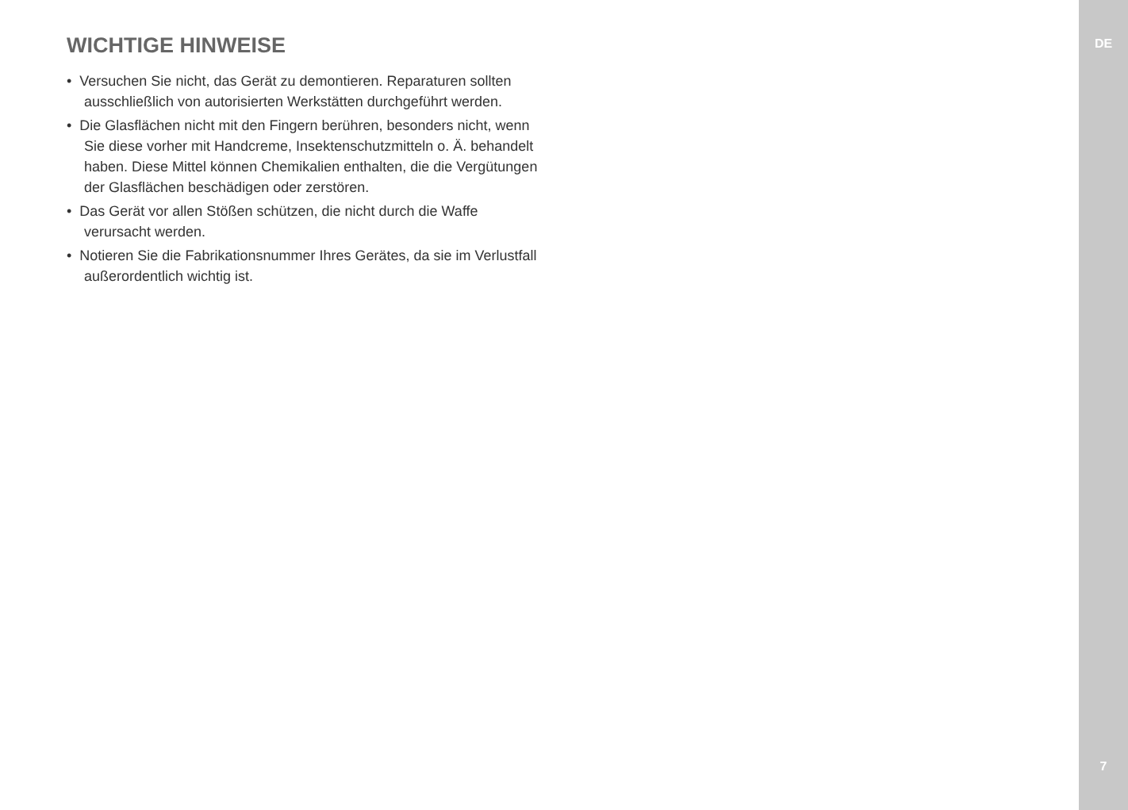WICHTIGE HINWEISE
• Versuchen Sie nicht, das Gerät zu demontieren. Reparaturen sollten ausschließlich von autorisierten Werkstätten durchgeführt werden.
• Die Glasflächen nicht mit den Fingern berühren, besonders nicht, wenn Sie diese vorher mit Handcreme, Insektenschutzmitteln o. Ä. behandelt haben. Diese Mittel können Chemikalien enthalten, die die Vergütungen der Glasflächen beschädigen oder zerstören.
• Das Gerät vor allen Stößen schützen, die nicht durch die Waffe verursacht werden.
• Notieren Sie die Fabrikationsnummer Ihres Gerätes, da sie im Verlustfall außerordentlich wichtig ist.
DE
7